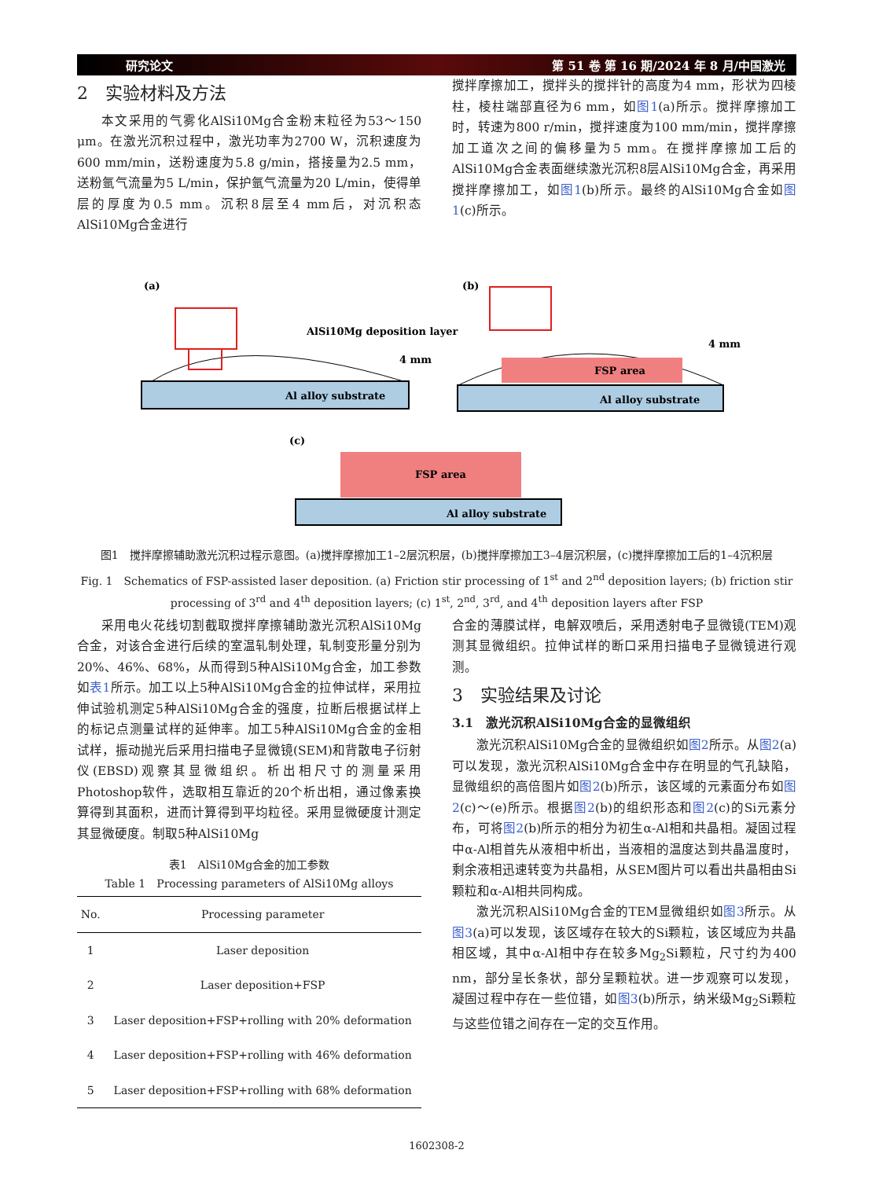研究论文 第 51 卷 第 16 期/2024 年 8 月/中国激光
2　实验材料及方法
本文采用的气雾化AlSi10Mg合金粉末粒径为53～150 μm。在激光沉积过程中，激光功率为2700 W，沉积速度为600 mm/min，送粉速度为5.8 g/min，搭接量为2.5 mm，送粉氩气流量为5 L/min，保护氩气流量为20 L/min，使得单层的厚度为0.5 mm。沉积8层至4 mm后，对沉积态AlSi10Mg合金进行
搅拌摩擦加工，搅拌头的搅拌针的高度为4 mm，形状为四棱柱，棱柱端部直径为6 mm，如图1(a)所示。搅拌摩擦加工时，转速为800 r/min，搅拌速度为100 mm/min，搅拌摩擦加工道次之间的偏移量为5 mm。在搅拌摩擦加工后的AlSi10Mg合金表面继续激光沉积8层AlSi10Mg合金，再采用搅拌摩擦加工，如图1(b)所示。最终的AlSi10Mg合金如图1(c)所示。
(a)
Al alloy substrate
AlSi10Mg deposition layer
4 mm
(b)
Al alloy substrate
FSP area
4 mm
(c)
Al alloy substrate
FSP area
图1　搅拌摩擦辅助激光沉积过程示意图。(a)搅拌摩擦加工1–2层沉积层，(b)搅拌摩擦加工3–4层沉积层，(c)搅拌摩擦加工后的1–4沉积层
Fig. 1　Schematics of FSP-assisted laser deposition. (a) Friction stir processing of 1<sup>st</sup> and 2<sup>nd</sup> deposition layers; (b) friction stir processing of 3<sup>rd</sup> and 4<sup>th</sup> deposition layers; (c) 1<sup>st</sup>, 2<sup>nd</sup>, 3<sup>rd</sup>, and 4<sup>th</sup> deposition layers after FSP
采用电火花线切割截取搅拌摩擦辅助激光沉积AlSi10Mg合金，对该合金进行后续的室温轧制处理，轧制变形量分别为20%、46%、68%，从而得到5种AlSi10Mg合金，加工参数如表1所示。加工以上5种AlSi10Mg合金的拉伸试样，采用拉伸试验机测定5种AlSi10Mg合金的强度，拉断后根据试样上的标记点测量试样的延伸率。加工5种AlSi10Mg合金的金相试样，振动抛光后采用扫描电子显微镜(SEM)和背散电子衍射仪(EBSD)观察其显微组织。析出相尺寸的测量采用Photoshop软件，选取相互靠近的20个析出相，通过像素换算得到其面积，进而计算得到平均粒径。采用显微硬度计测定其显微硬度。制取5种AlSi10Mg
表1　AlSi10Mg合金的加工参数
Table 1　Processing parameters of AlSi10Mg alloys
| No. | Processing parameter |
| --- | --- |
| 1 | Laser deposition |
| 2 | Laser deposition+FSP |
| 3 | Laser deposition+FSP+rolling with 20% deformation |
| 4 | Laser deposition+FSP+rolling with 46% deformation |
| 5 | Laser deposition+FSP+rolling with 68% deformation |
合金的薄膜试样，电解双喷后，采用透射电子显微镜(TEM)观测其显微组织。拉伸试样的断口采用扫描电子显微镜进行观测。
3　实验结果及讨论
3.1　激光沉积AlSi10Mg合金的显微组织
激光沉积AlSi10Mg合金的显微组织如图2所示。从图2(a)可以发现，激光沉积AlSi10Mg合金中存在明显的气孔缺陷，显微组织的高倍图片如图2(b)所示，该区域的元素面分布如图2(c)～(e)所示。根据图2(b)的组织形态和图2(c)的Si元素分布，可将图2(b)所示的相分为初生α-Al相和共晶相。凝固过程中α-Al相首先从液相中析出，当液相的温度达到共晶温度时，剩余液相迅速转变为共晶相，从SEM图片可以看出共晶相由Si颗粒和α-Al相共同构成。
激光沉积AlSi10Mg合金的TEM显微组织如图3所示。从图3(a)可以发现，该区域存在较大的Si颗粒，该区域应为共晶相区域，其中α-Al相中存在较多Mg<sub>2</sub>Si颗粒，尺寸约为400 nm，部分呈长条状，部分呈颗粒状。进一步观察可以发现，凝固过程中存在一些位错，如图3(b)所示，纳米级Mg<sub>2</sub>Si颗粒与这些位错之间存在一定的交互作用。
1602308-2